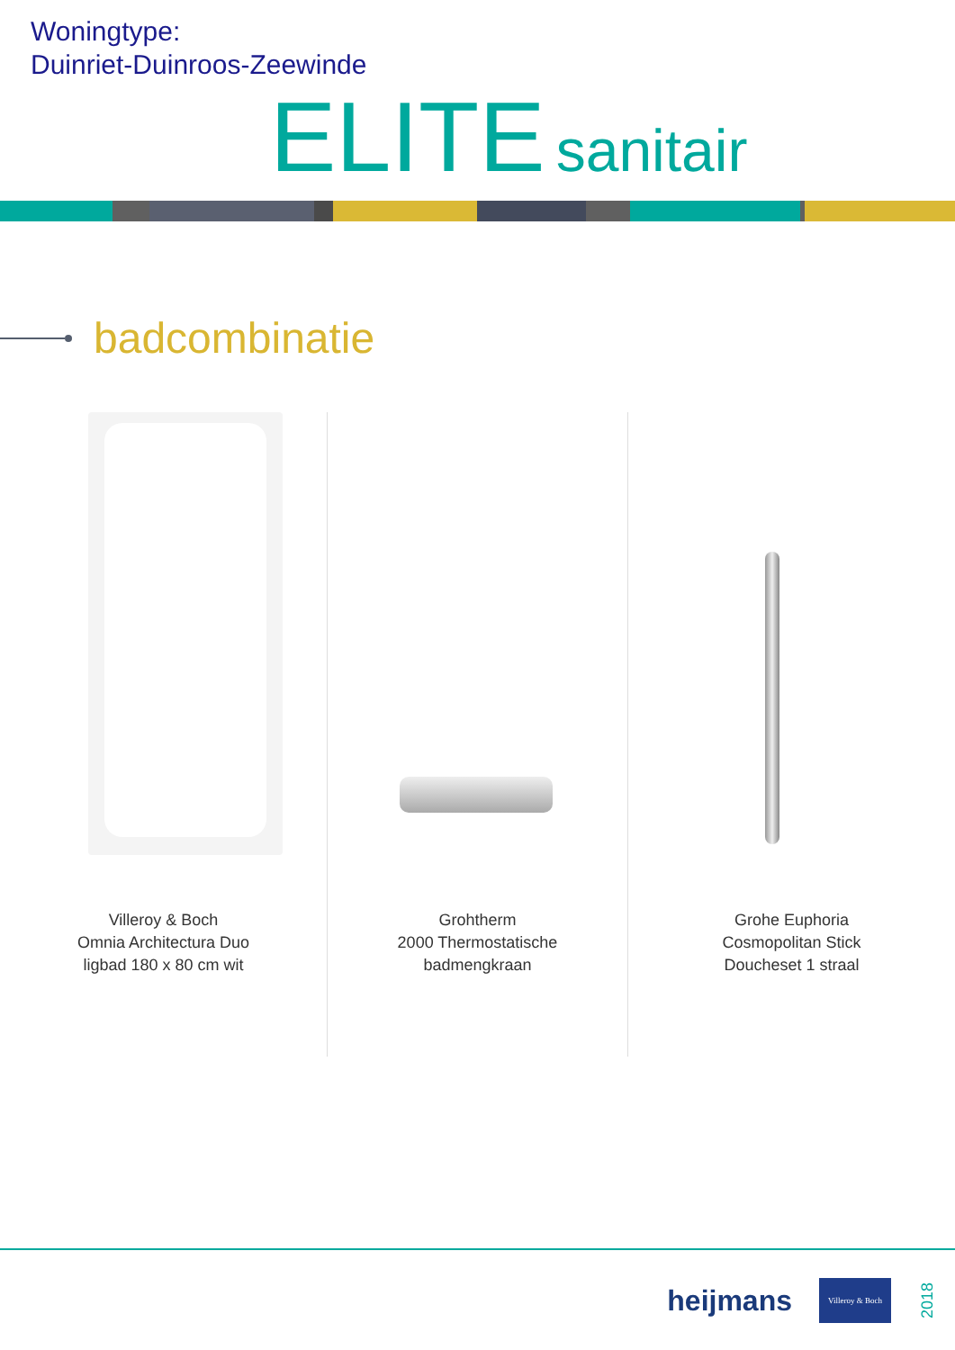Woningtype:
Duinriet-Duinroos-Zeewinde
ELITE sanitair
badcombinatie
Villeroy & Boch
Omnia Architectura Duo
ligbad 180 x 80 cm wit
Grohtherm
2000 Thermostatische
badmengkraan
Grohe Euphoria
Cosmopolitan Stick
Doucheset 1 straal
heijmans
Villeroy & Boch
2018